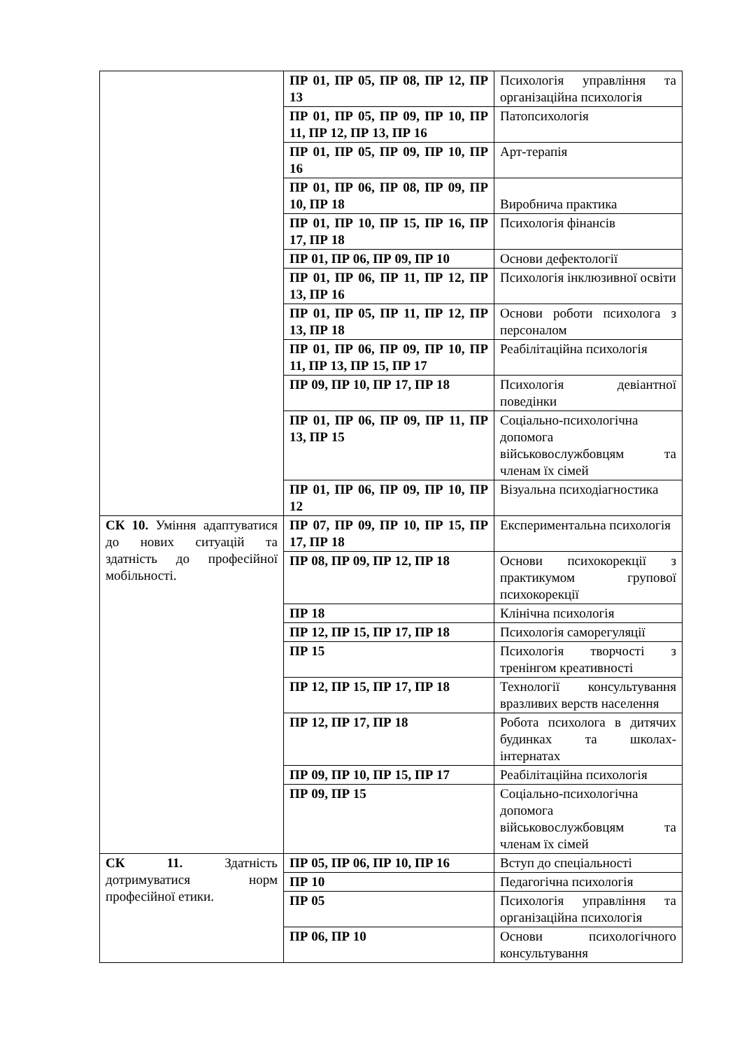| | ПР 01, ПР 05, ПР 08, ПР 12, ПР 13 | Психологія управління та організаційна психологія |
| | ПР 01, ПР 05, ПР 09, ПР 10, ПР 11, ПР 12, ПР 13, ПР 16 | Патопсихологія |
| | ПР 01, ПР 05, ПР 09, ПР 10, ПР 16 | Арт-терапія |
| | ПР 01, ПР 06, ПР 08, ПР 09, ПР 10, ПР 18 | Виробнича практика |
| | ПР 01, ПР 10, ПР 15, ПР 16, ПР 17, ПР 18 | Психологія фінансів |
| | ПР 01, ПР 06, ПР 09, ПР 10 | Основи дефектології |
| | ПР 01, ПР 06, ПР 11, ПР 12, ПР 13, ПР 16 | Психологія інклюзивної освіти |
| | ПР 01, ПР 05, ПР 11, ПР 12, ПР 13, ПР 18 | Основи роботи психолога з персоналом |
| | ПР 01, ПР 06, ПР 09, ПР 10, ПР 11, ПР 13, ПР 15, ПР 17 | Реабілітаційна психологія |
| | ПР 09, ПР 10, ПР 17, ПР 18 | Психологія девіантної поведінки |
| | ПР 01, ПР 06, ПР 09, ПР 11, ПР 13, ПР 15 | Соціально-психологічна допомога військовослужбовцям та членам їх сімей |
| | ПР 01, ПР 06, ПР 09, ПР 10, ПР 12 | Візуальна психодіагностика |
| СК 10. Уміння адаптуватися до нових ситуацій та здатність до професійної мобільності. | ПР 07, ПР 09, ПР 10, ПР 15, ПР 17, ПР 18 | Експериментальна психологія |
| | ПР 08, ПР 09, ПР 12, ПР 18 | Основи психокорекції з практикумом групової психокорекції |
| | ПР 18 | Клінічна психологія |
| | ПР 12, ПР 15, ПР 17, ПР 18 | Психологія саморегуляції |
| | ПР 15 | Психологія творчості з тренінгом креативності |
| | ПР 12, ПР 15, ПР 17, ПР 18 | Технології консультування вразливих верств населення |
| | ПР 12, ПР 17, ПР 18 | Робота психолога в дитячих будинках та школах-інтернатах |
| | ПР 09, ПР 10, ПР 15, ПР 17 | Реабілітаційна психологія |
| | ПР 09, ПР 15 | Соціально-психологічна допомога військовослужбовцям та членам їх сімей |
| СК 11. Здатність дотримуватися норм професійної етики. | ПР 05, ПР 06, ПР 10, ПР 16 | Вступ до спеціальності |
| | ПР 10 | Педагогічна психологія |
| | ПР 05 | Психологія управління та організаційна психологія |
| | ПР 06, ПР 10 | Основи психологічного консультування |